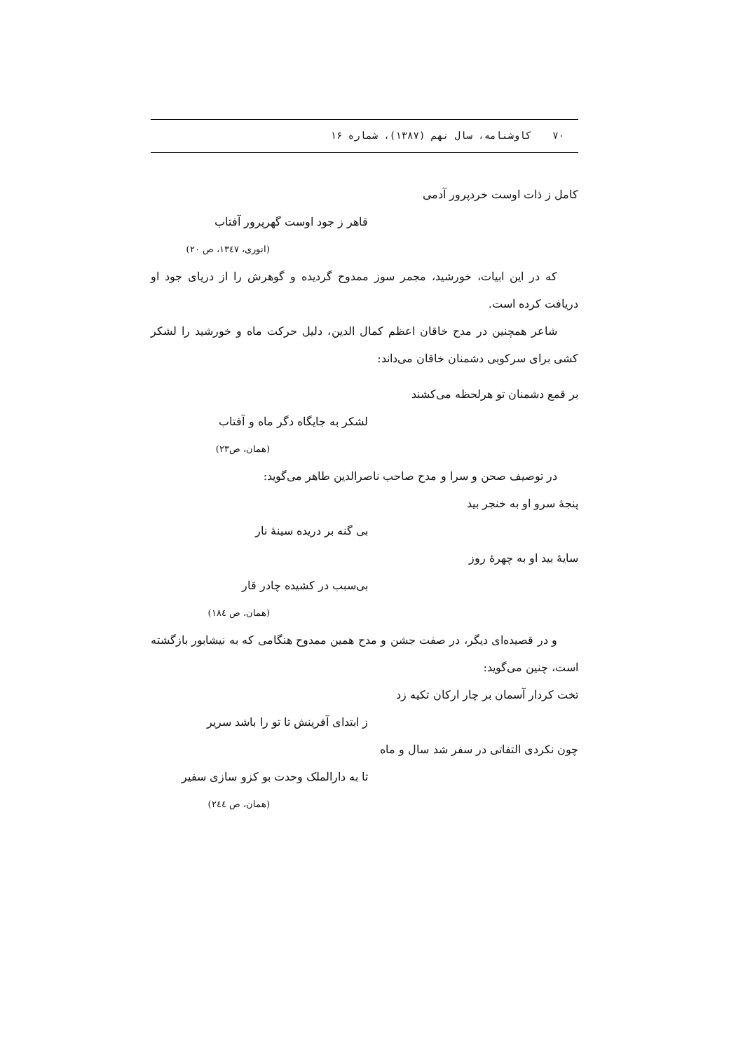٧٠ کاوشنامه، سال نهم (١٣٨٧)، شماره ١۶
کامل ز ذات اوست خردپرور آدمی
قاهر ز جود اوست گهرپرور آفتاب
(انوری، ١٣٤٧، ص ٢٠)
که در این ابیات، خورشید، مجمر سوز ممدوح گردیده و گوهرش را از دریای جود او دریافت کرده است.
شاعر همچنین در مدح خاقان اعظم کمال الدین، دلیل حرکت ماه و خورشید را لشکر کشی برای سرکوبی دشمنان خاقان می‌داند:
بر قمع دشمنان تو هرلحظه می‌کشند
لشکر به جایگاه دگر ماه و آفتاب
(همان، ص٢٣)
در توصیف صحن و سرا و مدح صاحب ناصرالدین طاهر می‌گوید:
پنجهٔ سرو او به خنجر بید
بی گنه بر دریده سینهٔ نار
سایهٔ بید او به چهرهٔ روز
بی‌سبب در کشیده چادر قار
(همان، ص ١٨٤)
و در قصیده‌ای دیگر، در صفت جشن و مدح همین ممدوح هنگامی که به نیشابور بازگشته است، چنین می‌گوید:
تخت کردار آسمان بر چار ارکان تکیه زد
ز ابتدای آفرینش تا تو را باشد سریر
چون نکردی التفاتی در سفر شد سال و ماه
تا به دارالملک وحدت بو کزو سازی سفیر
(همان، ص ٢٤٤)